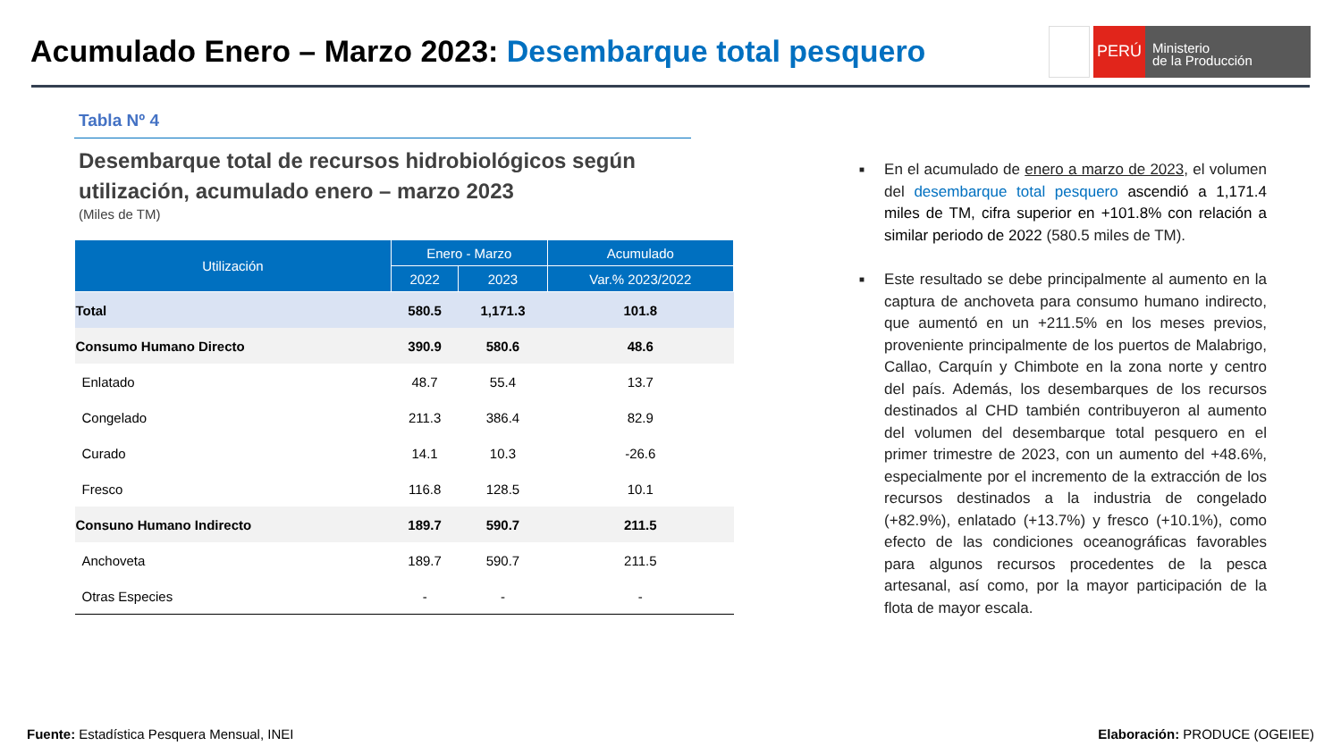Acumulado Enero – Marzo 2023: Desembarque total pesquero
PERÚ
Ministerio
de la Producción
Tabla Nº 4
Desembarque total de recursos hidrobiológicos según utilización, acumulado enero – marzo 2023
(Miles de TM)
| Utilización | Enero - Marzo | | Acumulado |
| --- | --- | --- | --- |
| | 2022 | 2023 | Var.% 2023/2022 |
| Total | 580.5 | 1,171.3 | 101.8 |
| Consumo Humano Directo | 390.9 | 580.6 | 48.6 |
| Enlatado | 48.7 | 55.4 | 13.7 |
| Congelado | 211.3 | 386.4 | 82.9 |
| Curado | 14.1 | 10.3 | -26.6 |
| Fresco | 116.8 | 128.5 | 10.1 |
| Consuno Humano Indirecto | 189.7 | 590.7 | 211.5 |
| Anchoveta | 189.7 | 590.7 | 211.5 |
| Otras Especies | - | - | - |
■ En el acumulado de enero a marzo de 2023, el volumen del desembarque total pesquero ascendió a 1,171.4 miles de TM, cifra superior en +101.8% con relación a similar periodo de 2022 (580.5 miles de TM).
■ Este resultado se debe principalmente al aumento en la captura de anchoveta para consumo humano indirecto, que aumentó en un +211.5% en los meses previos, proveniente principalmente de los puertos de Malabrigo, Callao, Carquín y Chimbote en la zona norte y centro del país. Además, los desembarques de los recursos destinados al CHD también contribuyeron al aumento del volumen del desembarque total pesquero en el primer trimestre de 2023, con un aumento del +48.6%, especialmente por el incremento de la extracción de los recursos destinados a la industria de congelado (+82.9%), enlatado (+13.7%) y fresco (+10.1%), como efecto de las condiciones oceanográficas favorables para algunos recursos procedentes de la pesca artesanal, así como, por la mayor participación de la flota de mayor escala.
Fuente: Estadística Pesquera Mensual, INEI
Elaboración: PRODUCE (OGEIEE)